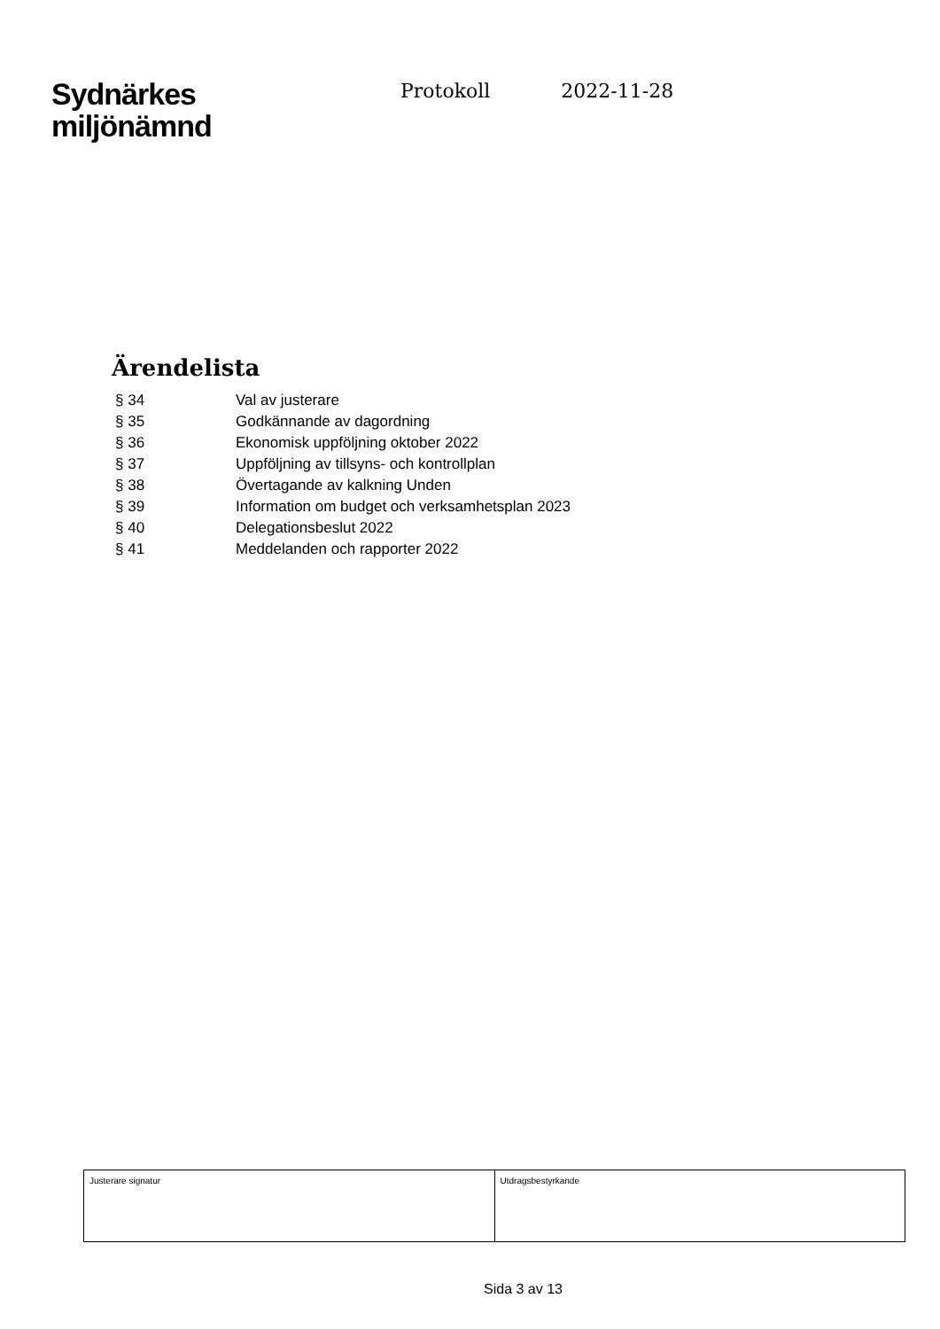Sydnärkes
miljönämnd
Protokoll 2022-11-28
Ärendelista
| § 34 | Val av justerare |
| § 35 | Godkännande av dagordning |
| § 36 | Ekonomisk uppföljning oktober 2022 |
| § 37 | Uppföljning av tillsyns- och kontrollplan |
| § 38 | Övertagande av kalkning Unden |
| § 39 | Information om budget och verksamhetsplan 2023 |
| § 40 | Delegationsbeslut 2022 |
| § 41 | Meddelanden och rapporter 2022 |
| Justerare signatur | Utdragsbestyrkande |
Sida 3 av 13